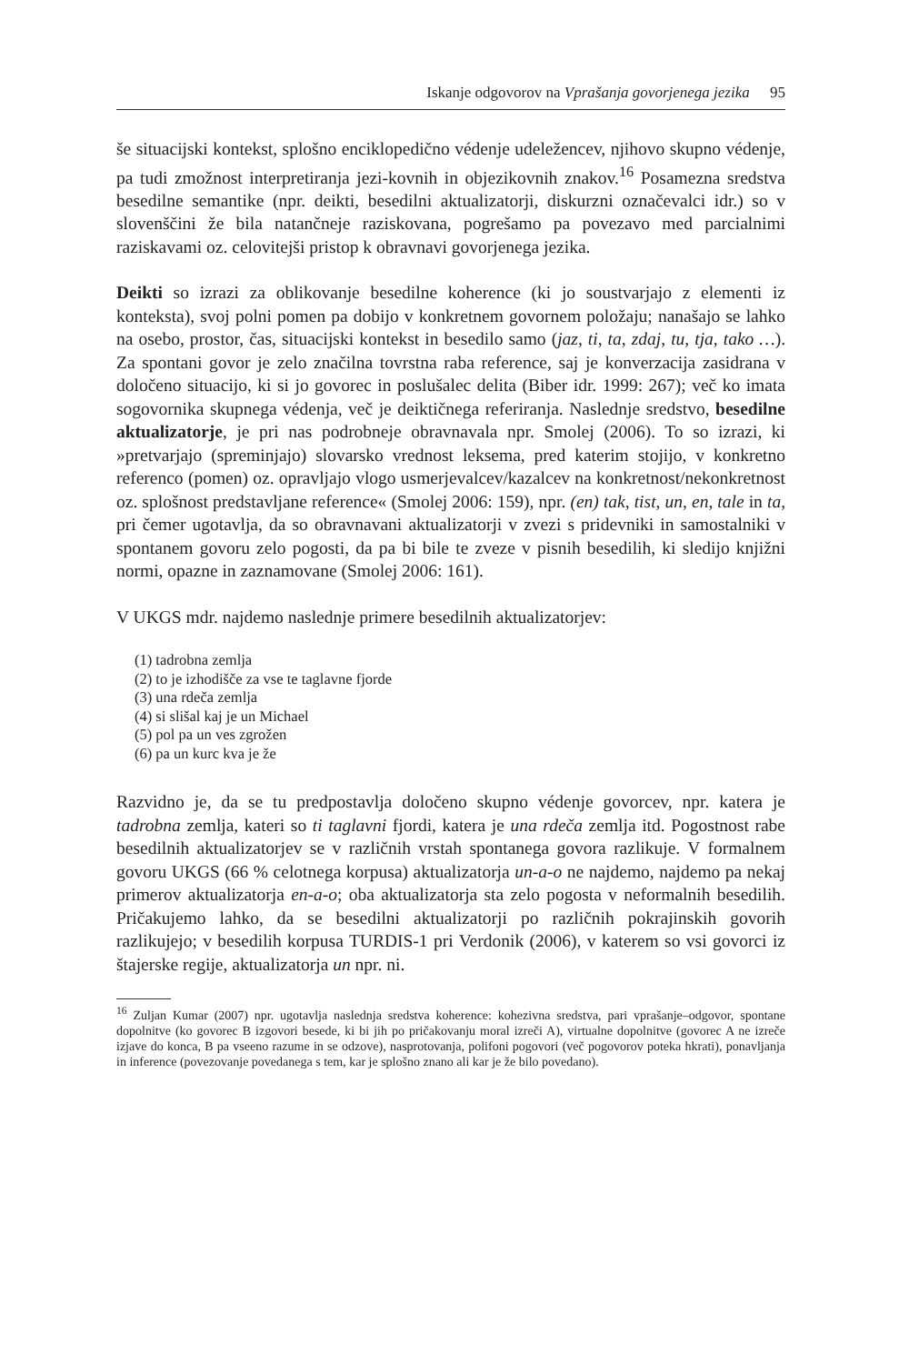Iskanje odgovorov na Vprašanja govorjenega jezika 95
še situacijski kontekst, splošno enciklopedično védenje udeležencev, njihovo skupno védenje, pa tudi zmožnost interpretiranja jezi-kovnih in objezikovnih znakov.<sup>16</sup> Posamezna sredstva besedilne semantike (npr. deikti, besedilni aktualizatorji, diskurzni označevalci idr.) so v slovenščini že bila natančneje raziskovana, pogrešamo pa povezavo med parcialnimi raziskavami oz. celovitejši pristop k obravnavi govorjenega jezika.
Deikti so izrazi za oblikovanje besedilne koherence (ki jo soustvarjajo z elementi iz konteksta), svoj polni pomen pa dobijo v konkretnem govornem položaju; nanašajo se lahko na osebo, prostor, čas, situacijski kontekst in besedilo samo (jaz, ti, ta, zdaj, tu, tja, tako …). Za spontani govor je zelo značilna tovrstna raba reference, saj je konverzacija zasidrana v določeno situacijo, ki si jo govorec in poslušalec delita (Biber idr. 1999: 267); več ko imata sogovornika skupnega védenja, več je deiktičnega referiranja. Naslednje sredstvo, besedilne aktualizatorje, je pri nas podrobneje obravnavala npr. Smolej (2006). To so izrazi, ki »pretvarjajo (spreminjajo) slovarsko vrednost leksema, pred katerim stojijo, v konkretno referenco (pomen) oz. opravljajo vlogo usmerjevalcev/kazalcev na konkretnost/nekonkretnost oz. splošnost predstavljane reference« (Smolej 2006: 159), npr. (en) tak, tist, un, en, tale in ta, pri čemer ugotavlja, da so obravnavani aktualizatorji v zvezi s pridevniki in samostalniki v spontanem govoru zelo pogosti, da pa bi bile te zveze v pisnih besedilih, ki sledijo knjižni normi, opazne in zaznamovane (Smolej 2006: 161).
V UKGS mdr. najdemo naslednje primere besedilnih aktualizatorjev:
(1) tadrobna zemlja
(2) to je izhodišče za vse te taglavne fjorde
(3) una rdeča zemlja
(4) si slišal kaj je un Michael
(5) pol pa un ves zgrožen
(6) pa un kurc kva je že
Razvidno je, da se tu predpostavlja določeno skupno védenje govorcev, npr. katera je tadrobna zemlja, kateri so ti taglavni fjordi, katera je una rdeča zemlja itd. Pogostnost rabe besedilnih aktualizatorjev se v različnih vrstah spontanega govora razlikuje. V formalnem govoru UKGS (66 % celotnega korpusa) aktualizatorja un-a-o ne najdemo, najdemo pa nekaj primerov aktualizatorja en-a-o; oba aktualizatorja sta zelo pogosta v neformalnih besedilih. Pričakujemo lahko, da se besedilni aktualizatorji po različnih pokrajinskih govorih razlikujejo; v besedilih korpusa TURDIS-1 pri Verdonik (2006), v katerem so vsi govorci iz štajerske regije, aktualizatorja un npr. ni.
<sup>16</sup> Zuljan Kumar (2007) npr. ugotavlja naslednja sredstva koherence: kohezivna sredstva, pari vprašanje–odgovor, spontane dopolnitve (ko govorec B izgovori besede, ki bi jih po pričakovanju moral izreči A), virtualne dopolnitve (govorec A ne izreče izjave do konca, B pa vseeno razume in se odzove), nasprotovanja, polifoni pogovori (več pogovorov poteka hkrati), ponavljanja in inference (povezovanje povedanega s tem, kar je splošno znano ali kar je že bilo povedano).